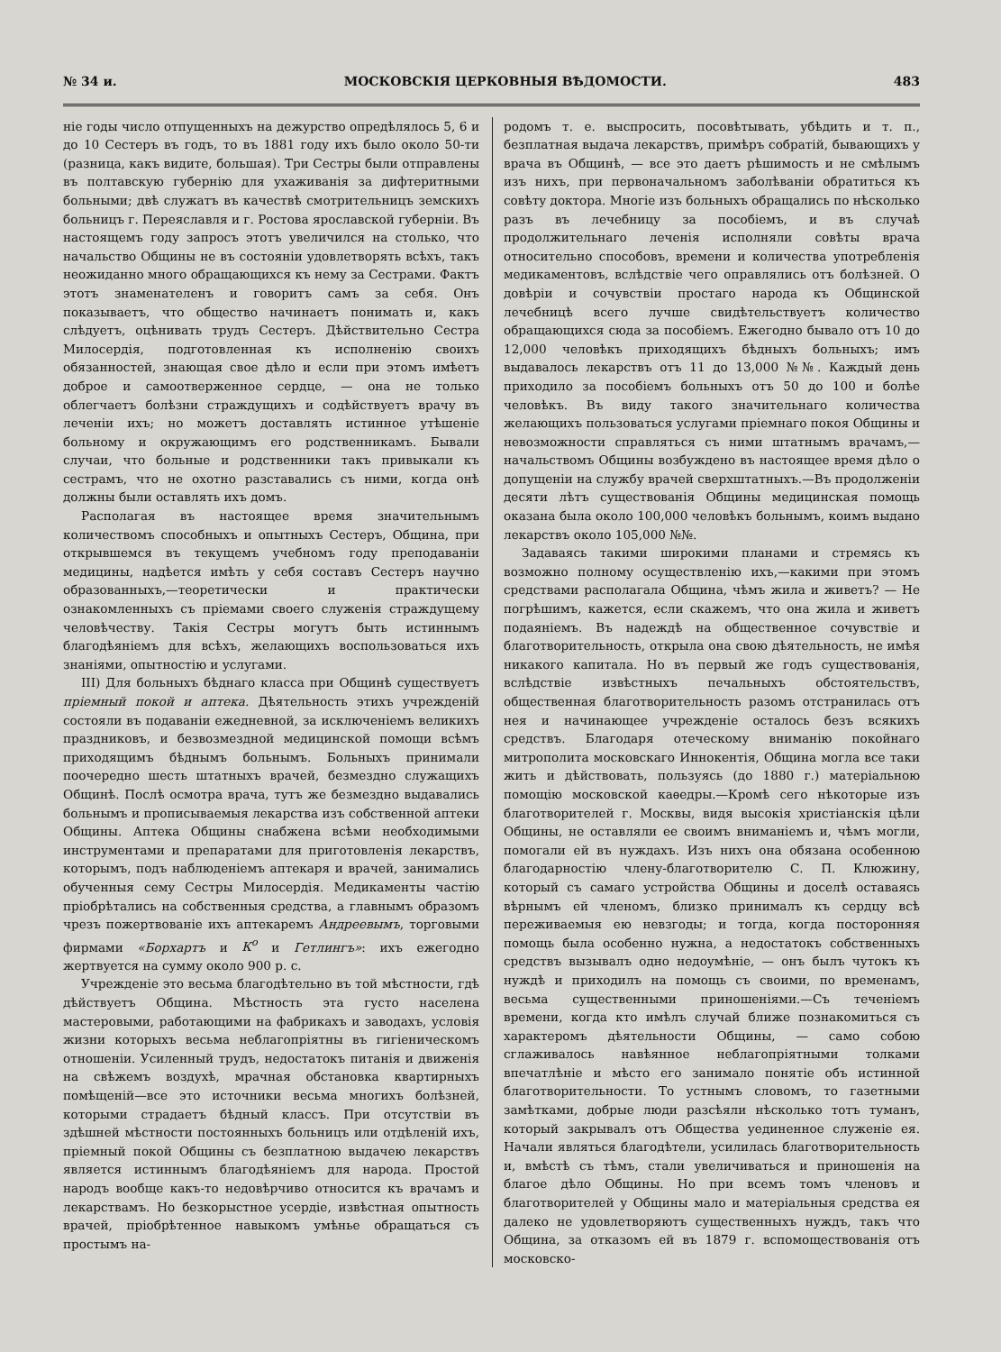№ 34 и. МОСКОВСКІЯ ЦЕРКОВНЫЯ ВѢДОМОСТИ. 483
ніе годы число отпущенныхъ на дежурство опредѣлялось 5, 6 и до 10 Сестеръ въ годъ, то въ 1881 году ихъ было около 50-ти (разница, какъ видите, большая). Три Сестры были отправлены въ полтавскую губернію для ухаживанія за дифтеритными больными; двѣ служатъ въ качествѣ смотрительницъ земскихъ больницъ г. Переяславля и г. Ростова ярославской губерніи. Въ настоящемъ году запросъ этотъ увеличился на столько, что начальство Общины не въ состояніи удовлетворять всѣхъ, такъ неожиданно много обращающихся къ нему за Сестрами. Фактъ этотъ знаменателенъ и говоритъ самъ за себя. Онъ показываетъ, что общество начинаетъ понимать и, какъ слѣдуетъ, оцѣнивать трудъ Сестеръ. Дѣйствительно Сестра Милосердія, подготовленная къ исполненію своихъ обязанностей, знающая свое дѣло и если при этомъ имѣетъ доброе и самоотверженное сердце, — она не только облегчаетъ болѣзни страждущихъ и содѣйствуетъ врачу въ леченіи ихъ; но можетъ доставлять истинное утѣшеніе больному и окружающимъ его родственникамъ. Бывали случаи, что больные и родственники такъ привыкали къ сестрамъ, что не охотно разставались съ ними, когда онѣ должны были оставлять ихъ домъ.
Располагая въ настоящее время значительнымъ количествомъ способныхъ и опытныхъ Сестеръ, Община, при открывшемся въ текущемъ учебномъ году преподаваніи медицины, надѣется имѣть у себя составъ Сестеръ научно образованныхъ,—теоретически и практически ознакомленныхъ съ пріемами своего служенія страждущему человѣчеству. Такія Сестры могутъ быть истиннымъ благодѣяніемъ для всѣхъ, желающихъ воспользоваться ихъ знаніями, опытностію и услугами.
III) Для больныхъ бѣднаго класса при Общинѣ существуетъ пріемный покой и аптека. Дѣятельность этихъ учрежденій состояли въ подаваніи ежедневной, за исключеніемъ великихъ праздниковъ, и безвозмездной медицинской помощи всѣмъ приходящимъ бѣднымъ больнымъ. Больныхъ принимали поочередно шесть штатныхъ врачей, безмездно служащихъ Общинѣ. Послѣ осмотра врача, тутъ же безмездно выдавались больнымъ и прописываемыя лекарства изъ собственной аптеки Общины. Аптека Общины снабжена всѣми необходимыми инструментами и препаратами для приготовленія лекарствъ, которымъ, подъ наблюденіемъ аптекаря и врачей, занимались обученныя сему Сестры Милосердія. Медикаменты частію пріобрѣтались на собственныя средства, а главнымъ образомъ чрезъ пожертвованіе ихъ аптекаремъ Андреевымъ, торговыми фирмами «Борхартъ и К<sup>о</sup> и Гетлингъ»: ихъ ежегодно жертвуется на сумму около 900 р. с.
Учрежденіе это весьма благодѣтельно въ той мѣстности, гдѣ дѣйствуетъ Община. Мѣстность эта густо населена мастеровыми, работающими на фабрикахъ и заводахъ, условія жизни которыхъ весьма неблагопріятны въ гигіеническомъ отношеніи. Усиленный трудъ, недостатокъ питанія и движенія на свѣжемъ воздухѣ, мрачная обстановка квартирныхъ помѣщеній—все это источники весьма многихъ болѣзней, которыми страдаетъ бѣдный классъ. При отсутствіи въ здѣшней мѣстности постоянныхъ больницъ или отдѣленій ихъ, пріемный покой Общины съ безплатною выдачею лекарствъ является истиннымъ благодѣяніемъ для народа. Простой народъ вообще какъ-то недовѣрчиво относится къ врачамъ и лекарствамъ. Но безкорыстное усердіе, извѣстная опытность врачей, пріобрѣтенное навыкомъ умѣнье обращаться съ простымъ на-
родомъ т. е. выспросить, посовѣтывать, убѣдить и т. п., безплатная выдача лекарствъ, примѣръ собратій, бывающихъ у врача въ Общинѣ, — все это даетъ рѣшимость и не смѣлымъ изъ нихъ, при первоначальномъ заболѣваніи обратиться къ совѣту доктора. Многіе изъ больныхъ обращались по нѣсколько разъ въ лечебницу за пособіемъ, и въ случаѣ продолжительнаго леченія исполняли совѣты врача относительно способовъ, времени и количества употребленія медикаментовъ, вслѣдствіе чего оправлялись отъ болѣзней. О довѣріи и сочувствіи простаго народа къ Общинской лечебницѣ всего лучше свидѣтельствуетъ количество обращающихся сюда за пособіемъ. Ежегодно бывало отъ 10 до 12,000 человѣкъ приходящихъ бѣдныхъ больныхъ; имъ выдавалось лекарствъ отъ 11 до 13,000 №№. Каждый день приходило за пособіемъ больныхъ отъ 50 до 100 и болѣе человѣкъ. Въ виду такого значительнаго количества желающихъ пользоваться услугами пріемнаго покоя Общины и невозможности справляться съ ними штатнымъ врачамъ,—начальствомъ Общины возбуждено въ настоящее время дѣло о допущеніи на службу врачей сверхштатныхъ.—Въ продолженіи десяти лѣтъ существованія Общины медицинская помощь оказана была около 100,000 человѣкъ больнымъ, коимъ выдано лекарствъ около 105,000 №№.
Задаваясь такими широкими планами и стремясь къ возможно полному осуществленію ихъ,—какими при этомъ средствами располагала Община, чѣмъ жила и живетъ? — Не погрѣшимъ, кажется, если скажемъ, что она жила и живетъ подаяніемъ. Въ надеждѣ на общественное сочувствіе и благотворительность, открыла она свою дѣятельность, не имѣя никакого капитала. Но въ первый же годъ существованія, вслѣдствіе извѣстныхъ печальныхъ обстоятельствъ, общественная благотворительность разомъ отстранилась отъ нея и начинающее учрежденіе осталось безъ всякихъ средствъ. Благодаря отеческому вниманію покойнаго митрополита московскаго Иннокентія, Община могла все таки жить и дѣйствовать, пользуясь (до 1880 г.) матеріальною помощію московской каѳедры.—Кромѣ сего нѣкоторые изъ благотворителей г. Москвы, видя высокія христіанскія цѣли Общины, не оставляли ее своимъ вниманіемъ и, чѣмъ могли, помогали ей въ нуждахъ. Изъ нихъ она обязана особенною благодарностію члену-благотворителю С. П. Клюжину, который съ самаго устройства Общины и доселѣ оставаясь вѣрнымъ ей членомъ, близко принималъ къ сердцу всѣ переживаемыя ею невзгоды; и тогда, когда посторонняя помощь была особенно нужна, а недостатокъ собственныхъ средствъ вызывалъ одно недоумѣніе, — онъ былъ чутокъ къ нуждѣ и приходилъ на помощь съ своими, по временамъ, весьма существенными приношеніями.—Съ теченіемъ времени, когда кто имѣлъ случай ближе познакомиться съ характеромъ дѣятельности Общины, — само собою сглаживалось навѣянное неблагопріятными толками впечатлѣніе и мѣсто его занимало понятіе объ истинной благотворительности. То устнымъ словомъ, то газетными замѣтками, добрые люди разсѣяли нѣсколько тотъ туманъ, который закрывалъ отъ Общества уединенное служеніе ея. Начали являться благодѣтели, усилилась благотворительность и, вмѣстѣ съ тѣмъ, стали увеличиваться и приношенія на благое дѣло Общины. Но при всемъ томъ членовъ и благотворителей у Общины мало и матеріальныя средства ея далеко не удовлетворяютъ существенныхъ нуждъ, такъ что Община, за отказомъ ей въ 1879 г. вспомоществованія отъ московско-